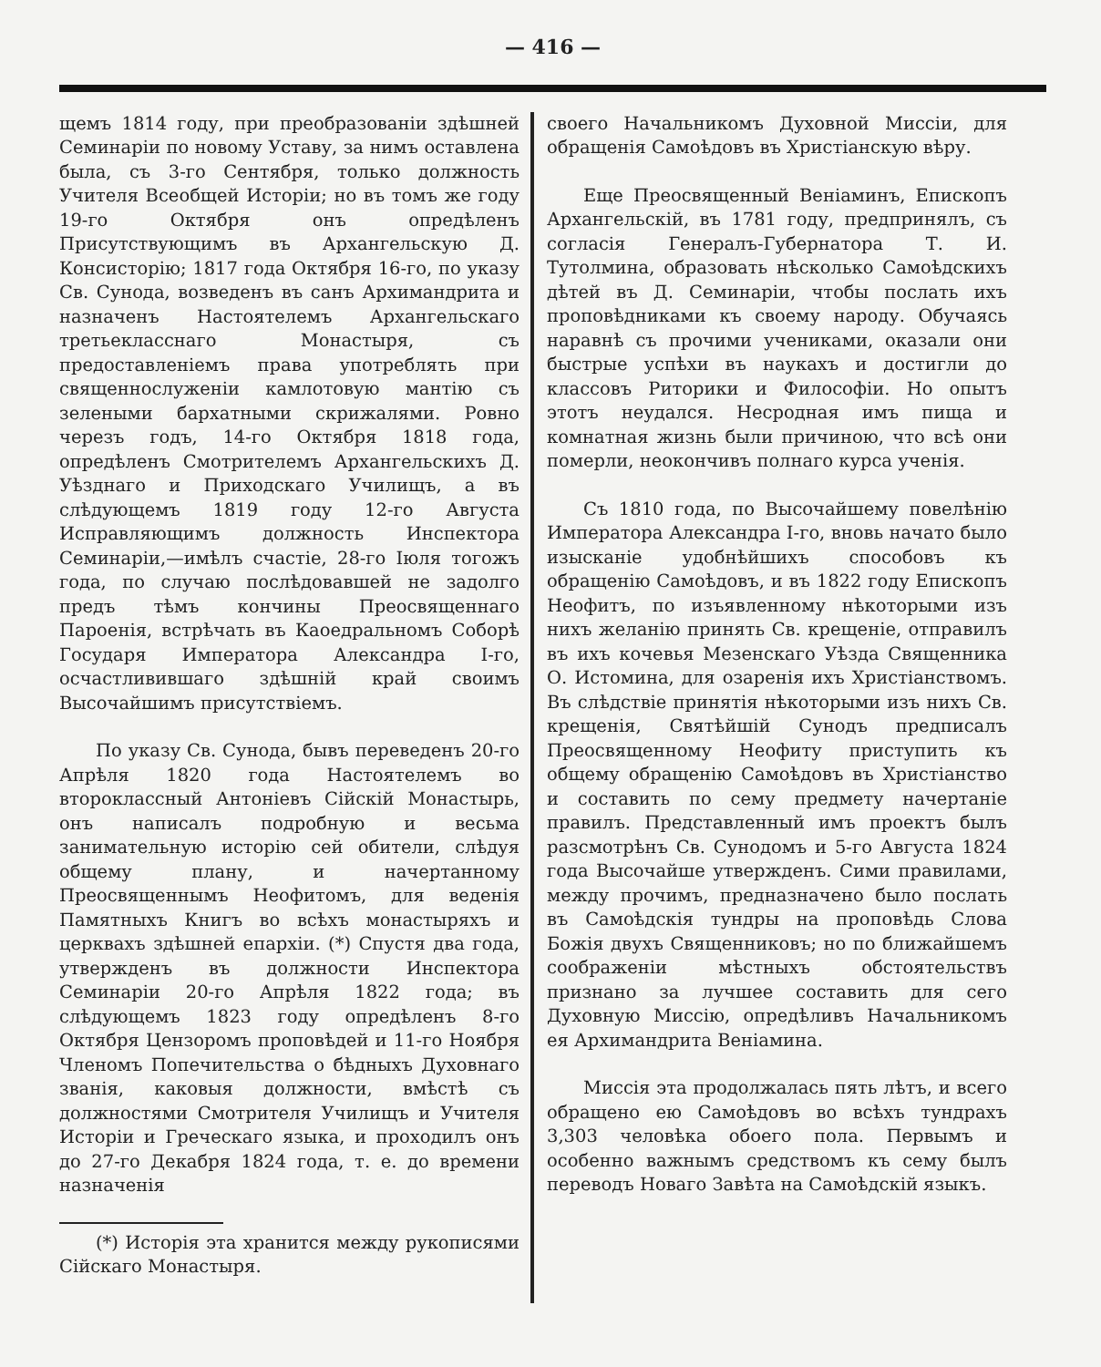— 416 —
щемъ 1814 году, при преобразованіи здѣшней Семинаріи по новому Уставу, за нимъ оставлена была, съ 3-го Сентября, только должность Учителя Всеобщей Исторіи; но въ томъ же году 19-го Октября онъ опредѣленъ Присутствующимъ въ Архангельскую Д. Консисторію; 1817 года Октября 16-го, по указу Св. Сунода, возведенъ въ санъ Архимандрита и назначенъ Настоятелемъ Архангельскаго третьекласснаго Монастыря, съ предоставленіемъ права употреблять при священнослуженіи камлотовую мантію съ зелеными бархатными скрижалями. Ровно черезъ годъ, 14-го Октября 1818 года, опредѣленъ Смотрителемъ Архангельскихъ Д. Уѣзднаго и Приходскаго Училищъ, а въ слѣдующемъ 1819 году 12-го Августа Исправляющимъ должность Инспектора Семинаріи,—имѣлъ счастіе, 28-го Іюля тогожъ года, по случаю послѣдовавшей не задолго предъ тѣмъ кончины Преосвященнаго Пароенія, встрѣчать въ Каоедральномъ Соборѣ Государя Императора Александра I-го, осчастливившаго здѣшній край своимъ Высочайшимъ присутствіемъ.
По указу Св. Сунода, бывъ переведенъ 20-го Апрѣля 1820 года Настоятелемъ во второклассный Антоніевъ Сійскій Монастырь, онъ написалъ подробную и весьма занимательную исторію сей обители, слѣдуя общему плану, и начертанному Преосвященнымъ Неофитомъ, для веденія Памятныхъ Книгъ во всѣхъ монастыряхъ и церквахъ здѣшней епархіи. (*) Спустя два года, утвержденъ въ должности Инспектора Семинаріи 20-го Апрѣля 1822 года; въ слѣдующемъ 1823 году опредѣленъ 8-го Октября Цензоромъ проповѣдей и 11-го Ноября Членомъ Попечительства о бѣдныхъ Духовнаго званія, каковыя должности, вмѣстѣ съ должностями Смотрителя Училищъ и Учителя Исторіи и Греческаго языка, и проходилъ онъ до 27-го Декабря 1824 года, т. е. до времени назначенія
(*) Исторія эта хранится между рукописями Сійскаго Монастыря.
своего Начальникомъ Духовной Миссіи, для обращенія Самоѣдовъ въ Христіанскую вѣру.
Еще Преосвященный Веніаминъ, Епископъ Архангельскій, въ 1781 году, предпринялъ, съ согласія Генералъ-Губернатора Т. И. Тутолмина, образовать нѣсколько Самоѣдскихъ дѣтей въ Д. Семинаріи, чтобы послать ихъ проповѣдниками къ своему народу. Обучаясь наравнѣ съ прочими учениками, оказали они быстрые успѣхи въ наукахъ и достигли до классовъ Риторики и Философіи. Но опытъ этотъ неудался. Несродная имъ пища и комнатная жизнь были причиною, что всѣ они померли, неокончивъ полнаго курса ученія.
Съ 1810 года, по Высочайшему повелѣнію Императора Александра I-го, вновь начато было изысканіе удобнѣйшихъ способовъ къ обращенію Самоѣдовъ, и въ 1822 году Епископъ Неофитъ, по изъявленному нѣкоторыми изъ нихъ желанію принять Св. крещеніе, отправилъ въ ихъ кочевья Мезенскаго Уѣзда Священника О. Истомина, для озаренія ихъ Христіанствомъ. Въ слѣдствіе принятія нѣкоторыми изъ нихъ Св. крещенія, Святѣйшій Сунодъ предписалъ Преосвященному Неофиту приступить къ общему обращенію Самоѣдовъ въ Христіанство и составить по сему предмету начертаніе правилъ. Представленный имъ проектъ былъ разсмотрѣнъ Св. Сунодомъ и 5-го Августа 1824 года Высочайше утвержденъ. Сими правилами, между прочимъ, предназначено было послать въ Самоѣдскія тундры на проповѣдь Слова Божія двухъ Священниковъ; но по ближайшемъ соображеніи мѣстныхъ обстоятельствъ признано за лучшее составить для сего Духовную Миссію, опредѣливъ Начальникомъ ея Архимандрита Веніамина.
Миссія эта продолжалась пять лѣтъ, и всего обращено ею Самоѣдовъ во всѣхъ тундрахъ 3,303 человѣка обоего пола. Первымъ и особенно важнымъ средствомъ къ сему былъ переводъ Новаго Завѣта на Самоѣдскій языкъ.